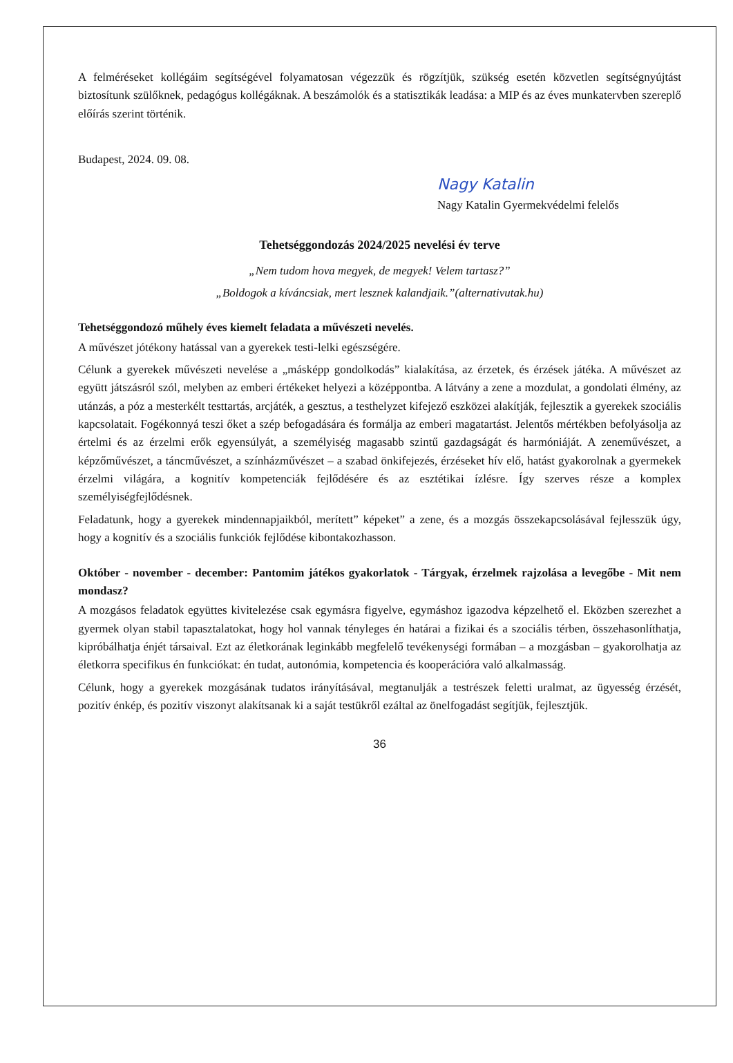A felméréseket kollégáim segítségével folyamatosan végezzük és rögzítjük, szükség esetén közvetlen segítségnyújtást biztosítunk szülőknek, pedagógus kollégáknak. A beszámolók és a statisztikák leadása: a MIP és az éves munkatervben szereplő előírás szerint történik.
Budapest, 2024. 09. 08.
Nagy Katalin
Nagy Katalin Gyermekvédelmi felelős
Tehetséggondozás 2024/2025 nevelési év terve
„Nem tudom hova megyek, de megyek! Velem tartasz?”
„Boldogok a kíváncsiak, mert lesznek kalandjaik.”(alternativutak.hu)
Tehetséggondozó műhely éves kiemelt feladata a művészeti nevelés.
A művészet jótékony hatással van a gyerekek testi-lelki egészségére.
Célunk a gyerekek művészeti nevelése a „másképp gondolkodás” kialakítása, az érzetek, és érzések játéka. A művészet az együtt játszásról szól, melyben az emberi értékeket helyezi a középpontba. A látvány a zene a mozdulat, a gondolati élmény, az utánzás, a póz a mesterkélt testtartás, arcjáték, a gesztus, a testhelyzet kifejező eszközei alakítják, fejlesztik a gyerekek szociális kapcsolatait. Fogékonnyá teszi őket a szép befogadására és formálja az emberi magatartást. Jelentős mértékben befolyásolja az értelmi és az érzelmi erők egyensúlyát, a személyiség magasabb szintű gazdagságát és harmóniáját. A zeneművészet, a képzőművészet, a táncművészet, a színházművészet – a szabad önkifejezés, érzéseket hív elő, hatást gyakorolnak a gyermekek érzelmi világára, a kognitív kompetenciák fejlődésére és az esztétikai ízlésre. Így szerves része a komplex személyiségfejlődésnek.
Feladatunk, hogy a gyerekek mindennapjaikból, merített” képeket” a zene, és a mozgás összekapcsolásával fejlesszük úgy, hogy a kognitív és a szociális funkciók fejlődése kibontakozhasson.
Október - november - december: Pantomim játékos gyakorlatok - Tárgyak, érzelmek rajzolása a levegőbe - Mit nem mondasz?
A mozgásos feladatok együttes kivitelezése csak egymásra figyelve, egymáshoz igazodva képzelhető el. Eközben szerezhet a gyermek olyan stabil tapasztalatokat, hogy hol vannak tényleges én határai a fizikai és a szociális térben, összehasonlíthatja, kipróbálhatja énjét társaival. Ezt az életkorának leginkább megfelelő tevékenységi formában – a mozgásban – gyakorolhatja az életkorra specifikus én funkciókat: én tudat, autonómia, kompetencia és kooperációra való alkalmasság.
Célunk, hogy a gyerekek mozgásának tudatos irányításával, megtanulják a testrészek feletti uralmat, az ügyesség érzését, pozitív énkép, és pozitív viszonyt alakítsanak ki a saját testükről ezáltal az önelfogadást segítjük, fejlesztjük.
36